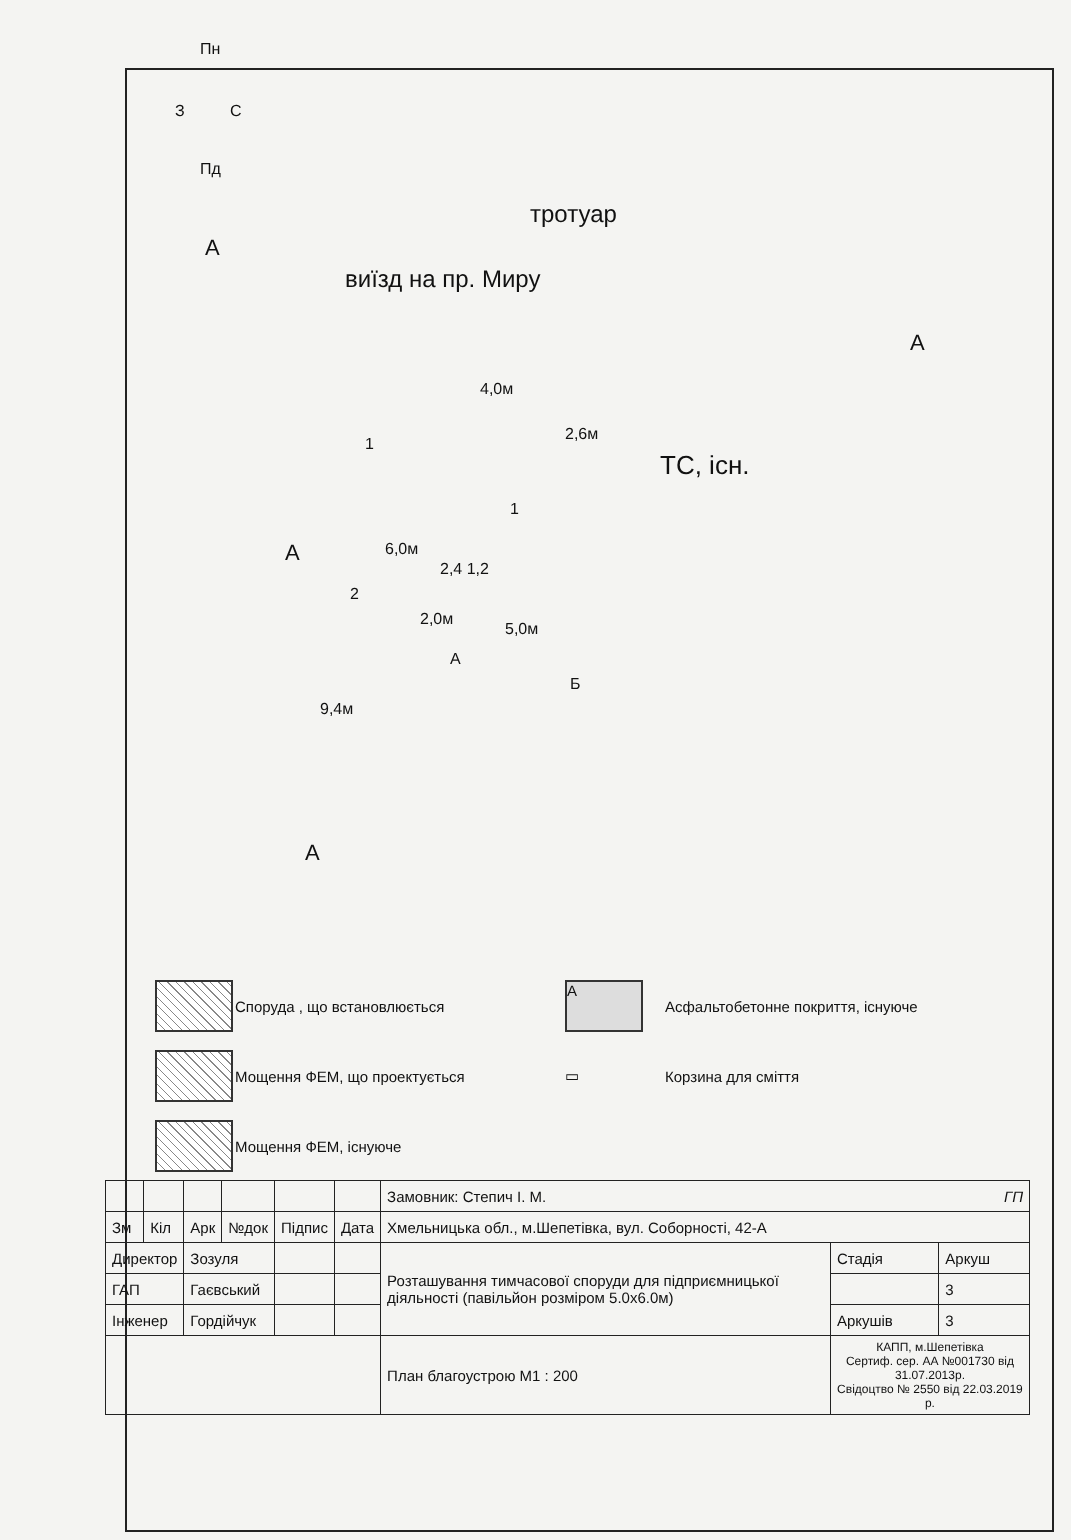Пн
З С
Пд
тротуар
А
виїзд на пр. Миру
А
ТС, існ.
4,0м
2,6м
1
1
6,0м
2,4 1,2
А
2
2,0м
5,0м
А
Б
9,4м
А
Споруда , що встановлюється
А
Асфальтобетонне покриття, існуюче
Мощення ФЕМ, що проектується
▭
Корзина для сміття
Мощення ФЕМ, існуюче
| | | | | | | Замовник: Степич І. М. ГП | | |
| Зм | Кіл | Арк | №док | Підпис | Дата | Хмельницька обл., м.Шепетівка, вул. Соборності, 42-А | | |
| Директор | | Зозуля | | | | Розташування тимчасової споруди для підприємницької діяльності (павільйон розміром 5.0х6.0м) | Стадія | Аркуш |
| ГАП | | Гаєвський | | | | | | 3 |
| Інженер | | Гордійчук | | | | | Аркушів | 3 |
| | | | | | | План благоустрою М1 : 200 | КАПП, м.Шепетівка Сертиф. сер. АА №001730 від 31.07.2013р. Свідоцтво № 2550 від 22.03.2019 р. | |